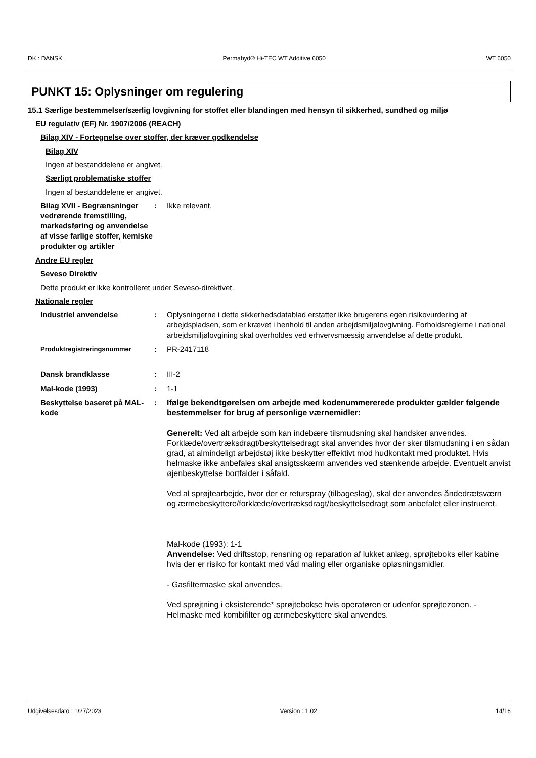DK : DANSK Permahyd® Hi-TEC WT Additive 6050 WT 6050
PUNKT 15: Oplysninger om regulering
15.1 Særlige bestemmelser/særlig lovgivning for stoffet eller blandingen med hensyn til sikkerhed, sundhed og miljø
EU regulativ (EF) Nr. 1907/2006 (REACH)
Bilag XIV - Fortegnelse over stoffer, der kræver godkendelse
Bilag XIV
Ingen af bestanddelene er angivet.
Særligt problematiske stoffer
Ingen af bestanddelene er angivet.
Bilag XVII - Begrænsninger vedrørende fremstilling, markedsføring og anvendelse af visse farlige stoffer, kemiske produkter og artikler
: Ikke relevant.
Andre EU regler
Seveso Direktiv
Dette produkt er ikke kontrolleret under Seveso-direktivet.
Nationale regler
Industriel anvendelse : Oplysningerne i dette sikkerhedsdatablad erstatter ikke brugerens egen risikovurdering af arbejdspladsen, som er krævet i henhold til anden arbejdsmiljølovgivning. Forholdsreglerne i national arbejdsmiljølovgining skal overholdes ved erhvervsmæssig anvendelse af dette produkt.
Produktregistreringsnummer
: PR-2417118
Dansk brandklasse : III-2
Mal-kode (1993) : 1-1
Beskyttelse baseret på MAL-kode
: Ifølge bekendtgørelsen om arbejde med kodenummererede produkter gælder følgende bestemmelser for brug af personlige værnemidler:
Generelt: Ved alt arbejde som kan indebære tilsmudsning skal handsker anvendes. Forklæde/overtræksdragt/beskyttelsedragt skal anvendes hvor der sker tilsmudsning i en sådan grad, at almindeligt arbejdstøj ikke beskytter effektivt mod hudkontakt med produktet. Hvis helmaske ikke anbefales skal ansigtsskærm anvendes ved stænkende arbejde. Eventuelt anvist øjenbeskyttelse bortfalder i såfald.
Ved al sprøjtearbejde, hvor der er returspray (tilbageslag), skal der anvendes åndedrætsværn og ærmebeskyttere/forklæde/overtræksdragt/beskyttelsedragt som anbefalet eller instrueret.
Mal-kode (1993): 1-1
Anvendelse: Ved driftsstop, rensning og reparation af lukket anlæg, sprøjteboks eller kabine hvis der er risiko for kontakt med våd maling eller organiske opløsningsmidler.
- Gasfiltermaske skal anvendes.
Ved sprøjtning i eksisterende* sprøjtebokse hvis operatøren er udenfor sprøjtezonen. - Helmaske med kombifilter og ærmebeskyttere skal anvendes.
Udgivelsesdato : 1/27/2023 Version : 1.02 14/16